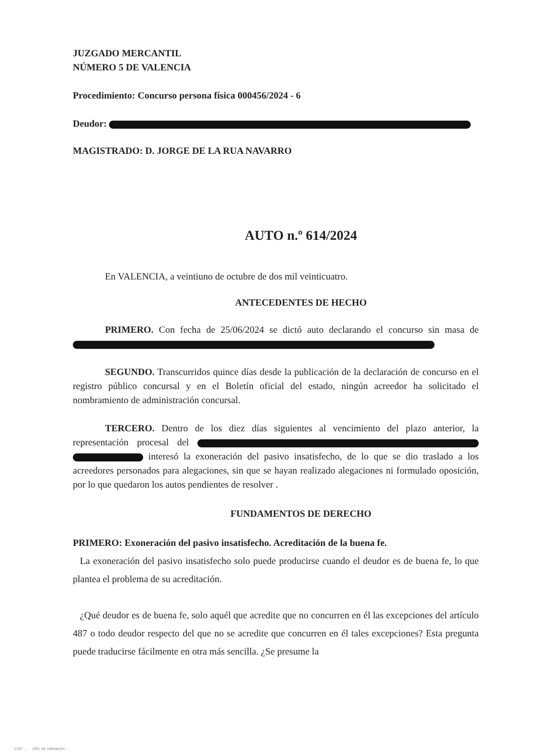JUZGADO MERCANTIL
NÚMERO 5 DE VALENCIA
Procedimiento: Concurso persona física 000456/2024 - 6
Deudor:
MAGISTRADO: D. JORGE DE LA RUA NAVARRO
AUTO n.º 614/2024
En VALENCIA, a veintiuno de octubre de dos mil veinticuatro.
ANTECEDENTES DE HECHO
PRIMERO. Con fecha de 25/06/2024 se dictó auto declarando el concurso sin masa de
SEGUNDO. Transcurridos quince días desde la publicación de la declaración de concurso en el registro público concursal y en el Boletín oficial del estado, ningún acreedor ha solicitado el nombramiento de administración concursal.
TERCERO. Dentro de los diez días siguientes al vencimiento del plazo anterior, la representación procesal del interesó la exoneración del pasivo insatisfecho, de lo que se dio traslado a los acreedores personados para alegaciones, sin que se hayan realizado alegaciones ni formulado oposición, por lo que quedaron los autos pendientes de resolver .
FUNDAMENTOS DE DERECHO
PRIMERO: Exoneración del pasivo insatisfecho. Acreditación de la buena fe.
La exoneración del pasivo insatisfecho solo puede producirse cuando el deudor es de buena fe, lo que plantea el problema de su acreditación.
¿Qué deudor es de buena fe, solo aquél que acredite que no concurren en él las excepciones del artículo 487 o todo deudor respecto del que no se acredite que concurren en él tales excepciones? Esta pregunta puede traducirse fácilmente en otra más sencilla. ¿Se presume la
CSV: ... URL de validación: ...